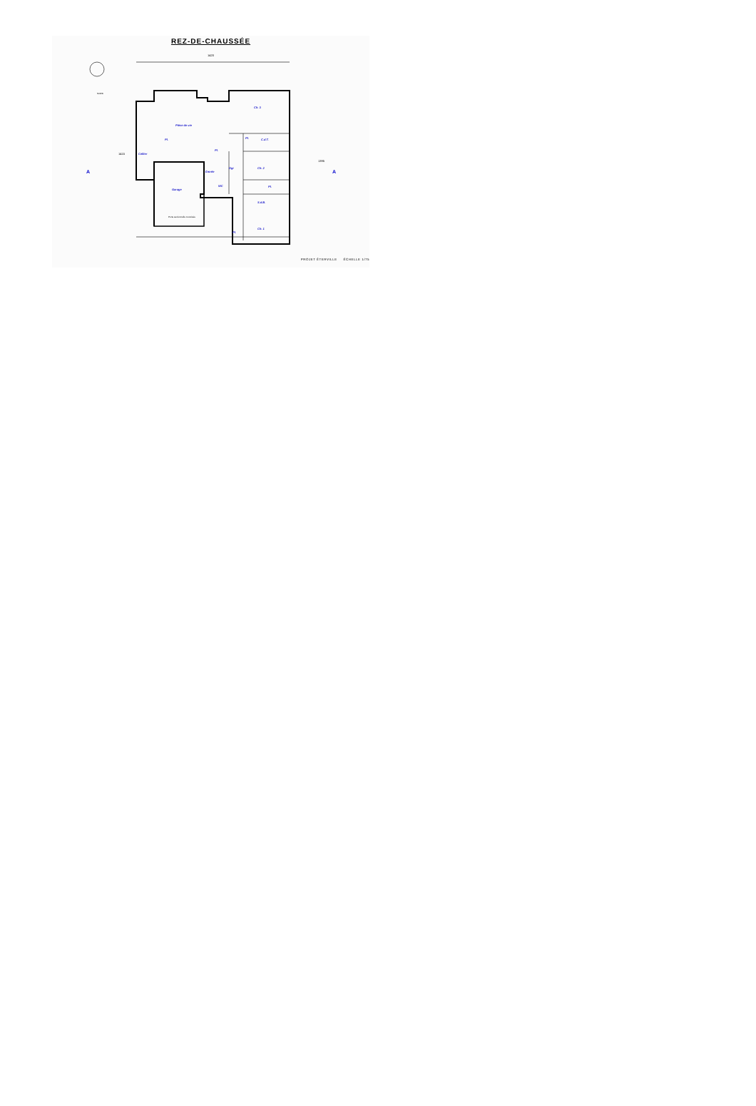REZ-DE-CHAUSSÉE
1420
1415
1395
A
A
Pièce de vie
Ch. 3
Ch. 2
Ch. 1
S.d.B.
C.d.T.
Cellier
Garage
Entrée
Dgt
Pl.
Pl.
Pl.
Pl.
Pl.
WC
NORD
Porte sectionnelle motorisée
PROJET ÉTERVILLE ÉCHELLE 1/75